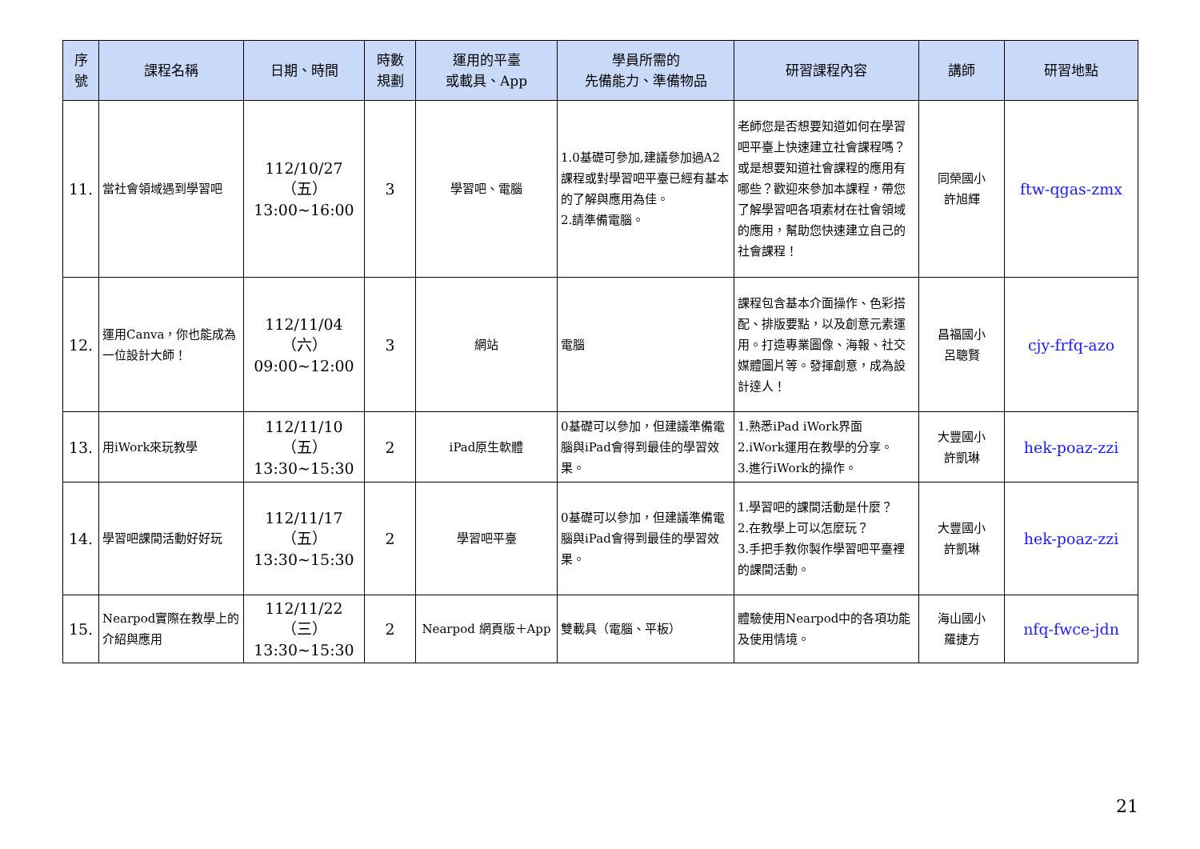| 序 號 | 課程名稱 | 日期、時間 | 時數 規劃 | 運用的平臺 或載具、App | 學員所需的 先備能力、準備物品 | 研習課程內容 | 講師 | 研習地點 |
| --- | --- | --- | --- | --- | --- | --- | --- | --- |
| 11. | 當社會領域遇到學習吧 | 112/10/27（五） 13:00~16:00 | 3 | 學習吧、電腦 | 1.0基礎可參加,建議參加過A2課程或對學習吧平臺已經有基本的了解與應用為佳。 2.請準備電腦。 | 老師您是否想要知道如何在學習吧平臺上快速建立社會課程嗎？或是想要知道社會課程的應用有哪些？歡迎來參加本課程，帶您了解學習吧各項素材在社會領域的應用，幫助您快速建立自己的社會課程！ | 同榮國小 許旭輝 | ftw-qgas-zmx |
| 12. | 運用Canva，你也能成為一位設計大師！ | 112/11/04（六） 09:00~12:00 | 3 | 網站 | 電腦 | 課程包含基本介面操作、色彩搭配、排版要點，以及創意元素運用。打造專業圖像、海報、社交媒體圖片等。發揮創意，成為設計達人！ | 昌福國小 呂聰賢 | cjy-frfq-azo |
| 13. | 用iWork來玩教學 | 112/11/10（五） 13:30~15:30 | 2 | iPad原生軟體 | 0基礎可以參加，但建議準備電腦與iPad會得到最佳的學習效果。 | 1.熟悉iPad iWork界面 2.iWork運用在教學的分享。 3.進行iWork的操作。 | 大豐國小 許凱琳 | hek-poaz-zzi |
| 14. | 學習吧課間活動好好玩 | 112/11/17（五） 13:30~15:30 | 2 | 學習吧平臺 | 0基礎可以參加，但建議準備電腦與iPad會得到最佳的學習效果。 | 1.學習吧的課間活動是什麼？ 2.在教學上可以怎麼玩？ 3.手把手教你製作學習吧平臺裡的課間活動。 | 大豐國小 許凱琳 | hek-poaz-zzi |
| 15. | Nearpod實際在教學上的介紹與應用 | 112/11/22（三） 13:30~15:30 | 2 | Nearpod 網頁版＋App | 雙載具（電腦、平板） | 體驗使用Nearpod中的各項功能及使用情境。 | 海山國小 羅捷方 | nfq-fwce-jdn |
21